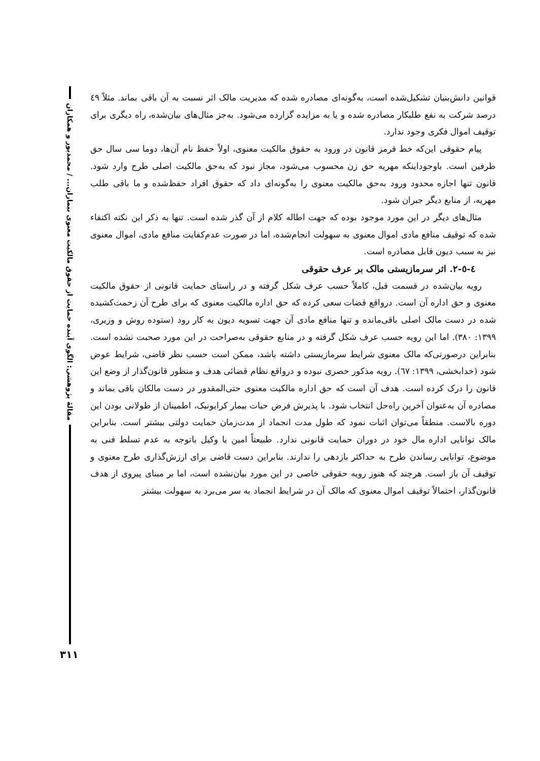مقالهٔ پژوهشی: الگوی آینده حمایت از حقوق مالکیت معنوی بیماران... / محمدپور و همکاران
قوانین دانش‌بنیان تشکیل‌شده است، به‌گونه‌ای مصادره شده که مدیریت مالک اثر نسبت به آن باقی بماند. مثلاً ٤٩ درصد شرکت به نفع طلبکار مصادره شده و یا به مزایده گزارده می‌شود. به‌جز مثال‌های بیان‌شده، راه دیگری برای توقیف اموال فکری وجود ندارد.
پیام حقوقی این‌که خط قرمز قانون در ورود به حقوق مالکیت معنوی، اولاً حفظ نام آن‌ها، دوما سی سال حق طرفین است. باوجوداینکه مهریه حق زن محسوب می‌شود، مجاز نبود که به‌حق مالکیت اصلی طرح وارد شود. قانون تنها اجازه محدود ورود به‌حق مالکیت معنوی را به‌گونه‌ای داد که حقوق افراد حفظ‌شده و ما باقی طلب مهریه، از منابع دیگر جبران شود.
مثال‌های دیگر در این مورد موجود بوده که جهت اطاله کلام از آن گذر شده است. تنها به ذکر این نکته اکتفاء شده که توقیف منافع مادی اموال معنوی به سهولت انجام‌شده، اما در صورت عدم‌کفایت منافع مادی، اموال معنوی نیز به سبب دیون قابل مصادره است.
٤-٥-٢. اثر سرمازیستی مالک بر عرف حقوقی
رویه بیان‌شده در قسمت قبل، کاملاً حسب عرف شکل گرفته و در راستای حمایت قانونی از حقوق مالکیت معنوی و حق اداره آن است. درواقع قضات سعی کرده که حق اداره مالکیت معنوی که برای طرح آن زحمت‌کشیده شده در دست مالک اصلی باقی‌مانده و تنها منافع مادی آن جهت تسویه دیون به کار رود (ستوده روش و وزیری، ١٣٩٩: ٣٨٠). اما این رویه حسب عرف شکل گرفته و در منابع حقوقی به‌صراحت در این مورد صحبت نشده است. بنابراین درصورتی‌که مالک معنوی شرایط سرمازیستی داشته باشد، ممکن است حسب نظر قاضی، شرایط عوض شود (خدابخشی، ١٣٩٩: ٦٧). رویه مذکور حصری نبوده و درواقع نظام قضائی هدف و منظور قانون‌گذار از وضع این قانون را درک کرده است. هدف آن است که حق اداره مالکیت معنوی حتی‌المقدور در دست مالکان باقی بماند و مصادره آن به‌عنوان آخرین راه‌حل انتخاب شود. با پذیرش فرض حیات بیمار کرایونیک، اطمینان از طولانی بودن این دوره بالاست. منطقاً می‌توان اثبات نمود که طول مدت انجماد از مدت‌زمان حمایت دولتی بیشتر است. بنابراین مالک توانایی اداره مال خود در دوران حمایت قانونی ندارد. طبیعتاً امین یا وکیل باتوجه به عدم تسلط فنی به موضوع، توانایی رساندن طرح به حداکثر بازدهی را ندارند. بنابراین دست قاضی برای ارزش‌گذاری طرح معنوی و توقیف آن باز است. هرچند که هنوز رویه حقوقی خاصی در این مورد بیان‌نشده است، اما بر مبنای پیروی از هدف قانون‌گذار، احتمالاً توقیف اموال معنوی که مالک آن در شرایط انجماد به سر می‌برد به سهولت بیشتر
٣١١